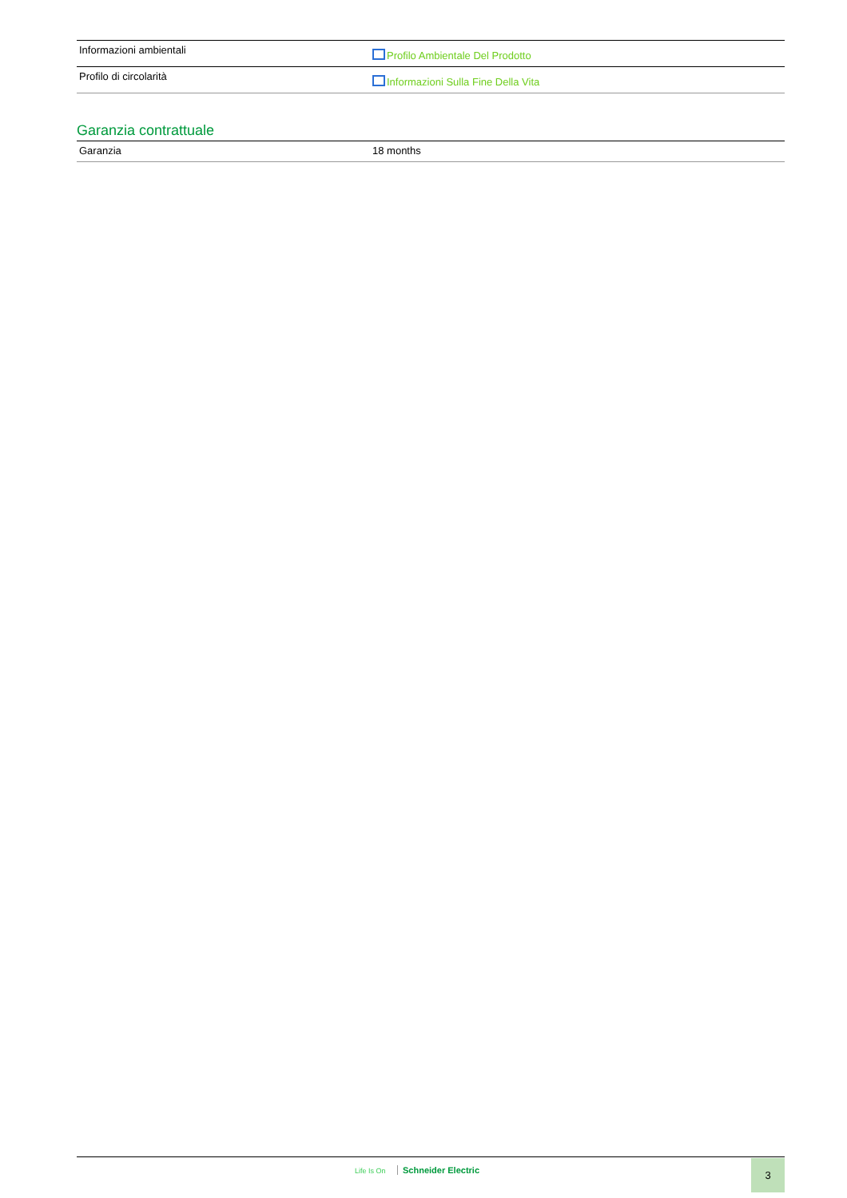| Informazioni ambientali | Profilo Ambientale Del Prodotto |
| Profilo di circolarità | Informazioni Sulla Fine Della Vita |
Garanzia contrattuale
| Garanzia | 18 months |
Life Is On Schneider Electric 3